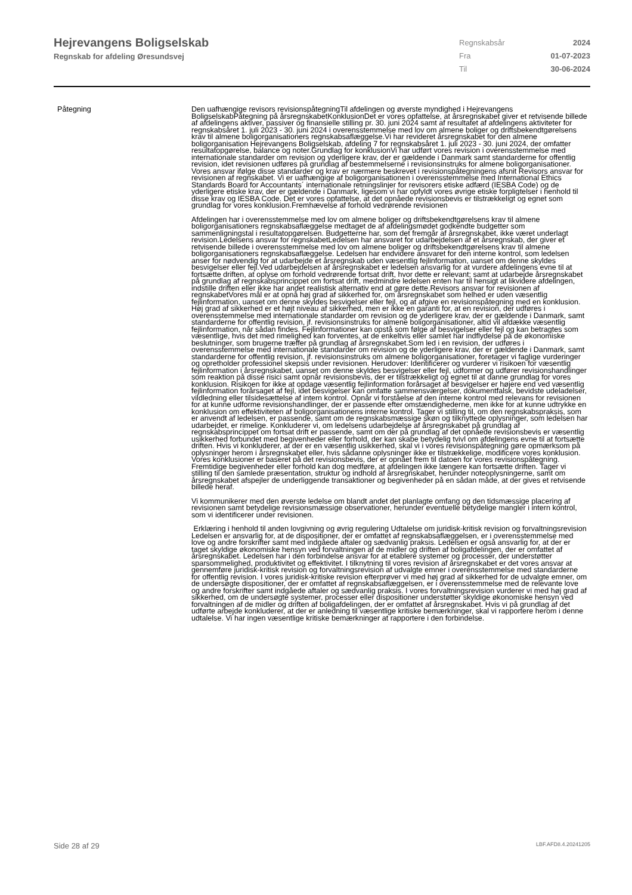Hejrevangens Boligselskab
Regnskab for afdeling Øresundsvej
Regnskabsår 2024
Fra 01-07-2023
Til 30-06-2024
Påtegning Den uafhængige revisors revisionspåtegningTil afdelingen og øverste myndighed i Hejrevangens BoligselskabPåtegning på årsregnskabetKonklusionDet er vores opfattelse, at årsregnskabet giver et retvisende billede af afdelingens aktiver, passiver og finansielle stilling pr. 30. juni 2024 samt af resultatet af afdelingens aktiviteter for regnskabsåret 1. juli 2023 - 30. juni 2024 i overensstemmelse med lov om almene boliger og driftsbekendtgørelsens krav til almene boligorganisationers regnskabsaflæggelse.Vi har revideret årsregnskabet for den almene boligorganisation Hejrevangens Boligselskab, afdeling 7 for regnskabsåret 1. juli 2023 - 30. juni 2024, der omfatter resultatopgørelse, balance og noter.Grundlag for konklusionVi har udført vores revision i overensstemmelse med internationale standarder om revision og yderligere krav, der er gældende i Danmark samt standarderne for offentlig revision, idet revisionen udføres på grundlag af bestemmelserne i revisionsinstruks for almene boligorganisationer. Vores ansvar ifølge disse standarder og krav er nærmere beskrevet i revisionspåtegningens afsnit Revisors ansvar for revisionen af regnskabet. Vi er uafhængige af boligorganisationen i overensstemmelse med International Ethics Standards Board for Accountants´ internationale retningslinjer for revisorers etiske adfærd (IESBA Code) og de yderligere etiske krav, der er gældende i Danmark, ligesom vi har opfyldt vores øvrige etiske forpligtelser i henhold til disse krav og IESBA Code. Det er vores opfattelse, at det opnåede revisionsbevis er tilstrækkeligt og egnet som grundlag for vores konklusion.Fremhævelse af forhold vedrørende revisionen
Afdelingen har i overensstemmelse med lov om almene boliger og driftsbekendtgørelsens krav til almene boligorganisationers regnskabsaflæggelse medtaget de af afdelingsmødet godkendte budgetter som sammenligningstal i resultatopgørelsen. Budgetterne har, som det fremgår af årsregnskabet, ikke været underlagt revision.Ledelsens ansvar for regnskabetLedelsen har ansvaret for udarbejdelsen af et årsregnskab, der giver et retvisende billede i overensstemmelse med lov om almene boliger og driftsbekendtgørelsens krav til almene boligorganisationers regnskabsaflæggelse. Ledelsen har endvidere ansvaret for den interne kontrol, som ledelsen anser for nødvendig for at udarbejde et årsregnskab uden væsentlig fejlinformation, uanset om denne skyldes besvigelser eller fejl.Ved udarbejdelsen af årsregnskabet er ledelsen ansvarlig for at vurdere afdelingens evne til at fortsætte driften, at oplyse om forhold vedrørende fortsat drift, hvor dette er relevant; samt at udarbejde årsregnskabet på grundlag af regnskabsprincippet om fortsat drift, medmindre ledelsen enten har til hensigt at likvidere afdelingen, indstille driften eller ikke har andet realistisk alternativ end at gøre dette.Revisors ansvar for revisionen af regnskabetVores mål er at opnå høj grad af sikkerhed for, om årsregnskabet som helhed er uden væsentlig fejlinformation, uanset om denne skyldes besvigelser eller fejl, og at afgive en revisionspåtegning med en konklusion. Høj grad af sikkerhed er et højt niveau af sikkerhed, men er ikke en garanti for, at en revision, der udføres i overensstemmelse med internationale standarder om revision og de yderligere krav, der er gældende i Danmark, samt standarderne for offentlig revision, jf. revisionsinstruks for almene boligorganisationer, altid vil afdække væsentlig fejlinformation, når sådan findes. Fejlinformationer kan opstå som følge af besvigelser eller fejl og kan betragtes som væsentlige, hvis det med rimelighed kan forventes, at de enkeltvis eller samlet har indflydelse på de økonomiske beslutninger, som brugerne træffer på grundlag af årsregnskabet.Som led i en revision, der udføres i overensstemmelse med internationale standarder om revision og de yderligere krav, der er gældende i Danmark, samt standarderne for offentlig revision, jf. revisionsinstruks om almene boligorganisationer, foretager vi faglige vurderinger og opretholder professionel skepsis under revisionen. Herudover: Identificerer og vurderer vi risikoen for væsentlig fejlinformation i årsregnskabet, uanset om denne skyldes besvigelser eller fejl, udformer og udfører revisionshandlinger som reaktion på disse risici samt opnår revisionsbevis, der er tilstrækkeligt og egnet til at danne grundlag for vores konklusion. Risikoen for ikke at opdage væsentlig fejlinformation forårsaget af besvigelser er højere end ved væsentlig fejlinformation forårsaget af fejl, idet besvigelser kan omfatte sammensværgelser, dokumentfalsk, bevidste udeladelser, vildledning eller tilsidesættelse af intern kontrol. Opnår vi forståelse af den interne kontrol med relevans for revisionen for at kunne udforme revisionshandlinger, der er passende efter omstændighederne, men ikke for at kunne udtrykke en konklusion om effektiviteten af boligorganisationens interne kontrol. Tager vi stilling til, om den regnskabspraksis, som er anvendt af ledelsen, er passende, samt om de regnskabsmæssige skøn og tilknyttede oplysninger, som ledelsen har udarbejdet, er rimelige. Konkluderer vi, om ledelsens udarbejdelse af årsregnskabet på grundlag af regnskabsprincippet om fortsat drift er passende, samt om der på grundlag af det opnåede revisionsbevis er væsentlig usikkerhed forbundet med begivenheder eller forhold, der kan skabe betydelig tvivl om afdelingens evne til at fortsætte driften. Hvis vi konkluderer, at der er en væsentlig usikkerhed, skal vi i vores revisionspåtegning gøre opmærksom på oplysninger herom i årsregnskabet eller, hvis sådanne oplysninger ikke er tilstrækkelige, modificere vores konklusion. Vores konklusioner er baseret på det revisionsbevis, der er opnået frem til datoen for vores revisionspåtegning. Fremtidige begivenheder eller forhold kan dog medføre, at afdelingen ikke længere kan fortsætte driften. Tager vi stilling til den samlede præsentation, struktur og indhold af årsregnskabet, herunder noteoplysningerne, samt om årsregnskabet afspejler de underliggende transaktioner og begivenheder på en sådan måde, at der gives et retvisende billede heraf.
Vi kommunikerer med den øverste ledelse om blandt andet det planlagte omfang og den tidsmæssige placering af revisionen samt betydelige revisionsmæssige observationer, herunder eventuelle betydelige mangler i intern kontrol, som vi identificerer under revisionen.
Erklæring i henhold til anden lovgivning og øvrig regulering Udtalelse om juridisk-kritisk revision og forvaltningsrevision Ledelsen er ansvarlig for, at de dispositioner, der er omfattet af regnskabsaflæggelsen, er i overensstemmelse med love og andre forskrifter samt med indgåede aftaler og sædvanlig praksis. Ledelsen er også ansvarlig for, at der er taget skyldige økonomiske hensyn ved forvaltningen af de midler og driften af boligafdelingen, der er omfattet af årsregnskabet. Ledelsen har i den forbindelse ansvar for at etablere systemer og processer, der understøtter sparsommelighed, produktivitet og effektivitet. I tilknytning til vores revision af årsregnskabet er det vores ansvar at gennemføre juridisk-kritisk revision og forvaltningsrevision af udvalgte emner i overensstemmelse med standarderne for offentlig revision. I vores juridisk-kritiske revision efterprøver vi med høj grad af sikkerhed for de udvalgte emner, om de undersøgte dispositioner, der er omfattet af regnskabsaflæggelsen, er i overensstemmelse med de relevante love og andre forskrifter samt indgåede aftaler og sædvanlig praksis. I vores forvaltningsrevision vurderer vi med høj grad af sikkerhed, om de undersøgte systemer, processer eller dispositioner understøtter skyldige økonomiske hensyn ved forvaltningen af de midler og driften af boligafdelingen, der er omfattet af årsregnskabet. Hvis vi på grundlag af det udførte arbejde konkluderer, at der er anledning til væsentlige kritiske bemærkninger, skal vi rapportere herom i denne udtalelse. Vi har ingen væsentlige kritiske bemærkninger at rapportere i den forbindelse.
Side 28 af 29 LBF.AFD8.4.20241205